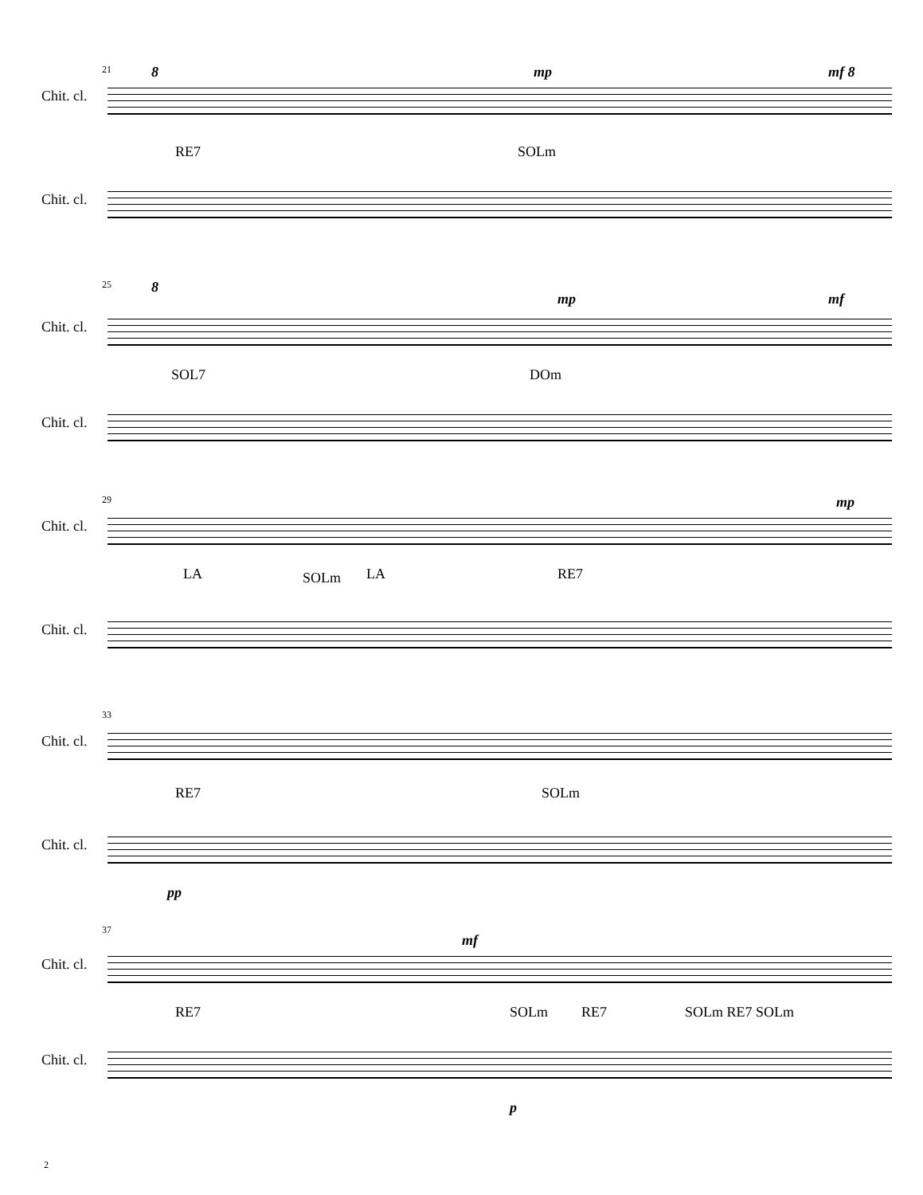21 8 mp mf 8
Chit. cl.
RE7 SOLm
Chit. cl.
25 8
mp mf
Chit. cl.
SOL7 DOm
Chit. cl.
29 mp
Chit. cl.
LA SOLm LA RE7
Chit. cl.
33
Chit. cl.
RE7 SOLm
Chit. cl.
pp
37
mf
Chit. cl.
RE7 SOLm RE7 SOLm RE7 SOLm
Chit. cl.
p
2